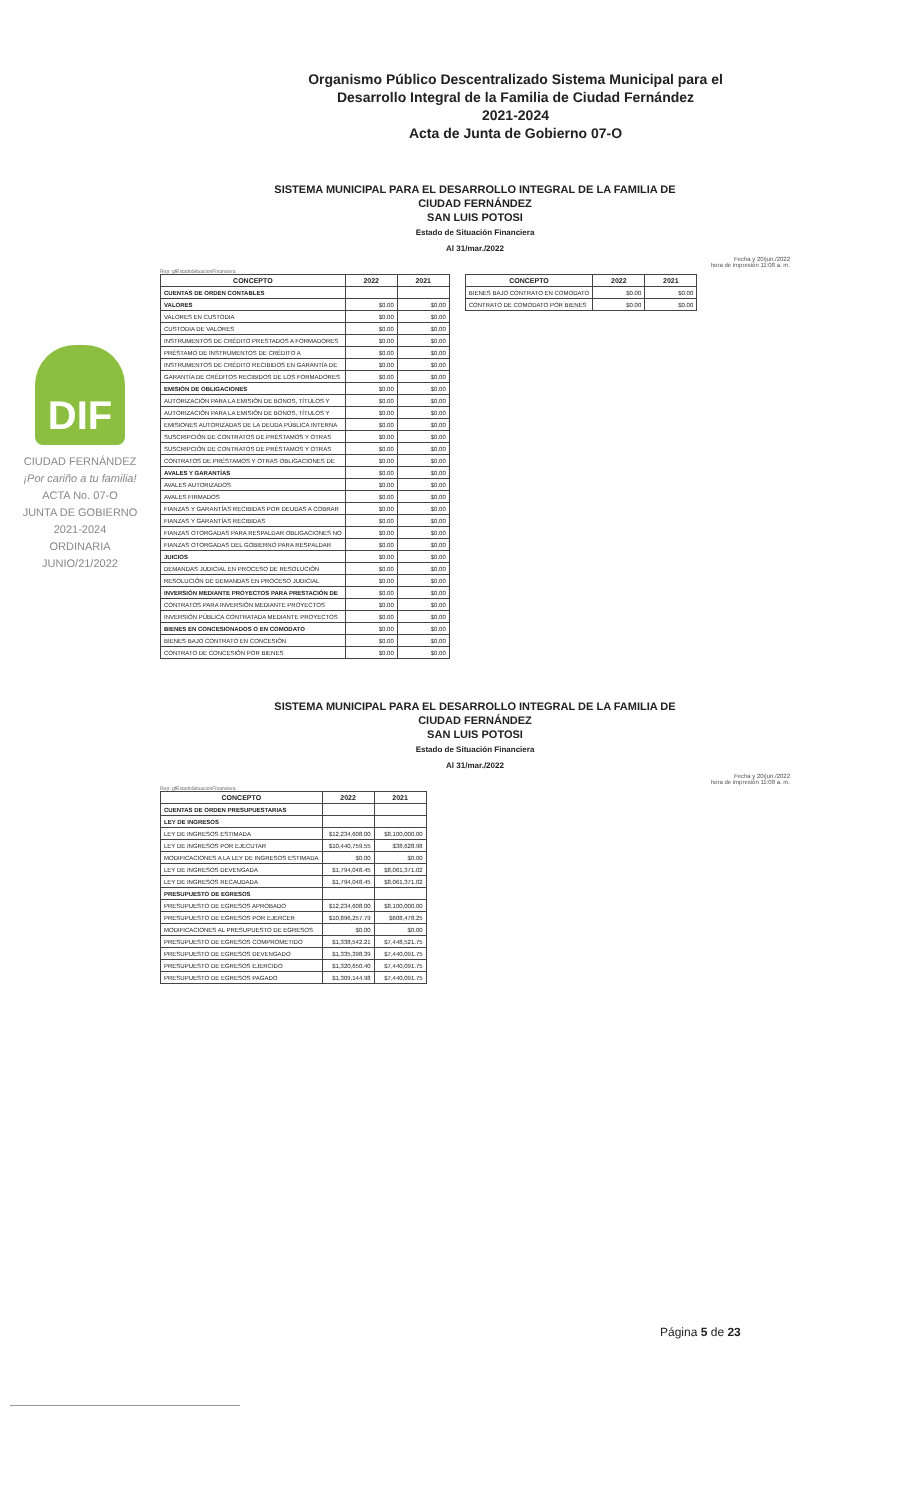Organismo Público Descentralizado Sistema Municipal para el
Desarrollo Integral de la Familia de Ciudad Fernández
2021-2024
Acta de Junta de Gobierno 07-O
DIF
CIUDAD FERNÁNDEZ
¡Por cariño a tu familia!
ACTA No. 07-O
JUNTA DE GOBIERNO
2021-2024
ORDINARIA
JUNIO/21/2022
SISTEMA MUNICIPAL PARA EL DESARROLLO INTEGRAL DE LA FAMILIA DE
CIUDAD FERNÁNDEZ
SAN LUIS POTOSI
Estado de Situación Financiera
Al 31/mar./2022
Fecha y 20/jun./2022
hora de impresión 11:08 a. m.
Rep: gfEstadoSituacionFinanciera
| CONCEPTO | 2022 | 2021 |
| --- | --- | --- |
| CUENTAS DE ORDEN CONTABLES | | |
| VALORES | $0.00 | $0.00 |
| VALORES EN CUSTODIA | $0.00 | $0.00 |
| CUSTODIA DE VALORES | $0.00 | $0.00 |
| INSTRUMENTOS DE CRÉDITO PRESTADOS A FORMADORES | $0.00 | $0.00 |
| PRÉSTAMO DE INSTRUMENTOS DE CRÉDITO A | $0.00 | $0.00 |
| INSTRUMENTOS DE CRÉDITO RECIBIDOS EN GARANTÍA DE | $0.00 | $0.00 |
| GARANTÍA DE CRÉDITOS RECIBIDOS DE LOS FORMADORES | $0.00 | $0.00 |
| EMISIÓN DE OBLIGACIONES | $0.00 | $0.00 |
| AUTORIZACIÓN PARA LA EMISIÓN DE BONOS, TÍTULOS Y | $0.00 | $0.00 |
| AUTORIZACIÓN PARA LA EMISIÓN DE BONOS, TÍTULOS Y | $0.00 | $0.00 |
| EMISIONES AUTORIZADAS DE LA DEUDA PÚBLICA INTERNA | $0.00 | $0.00 |
| SUSCRIPCIÓN DE CONTRATOS DE PRÉSTAMOS Y OTRAS | $0.00 | $0.00 |
| SUSCRIPCIÓN DE CONTRATOS DE PRÉSTAMOS Y OTRAS | $0.00 | $0.00 |
| CONTRATOS DE PRÉSTAMOS Y OTRAS OBLIGACIONES DE | $0.00 | $0.00 |
| AVALES Y GARANTÍAS | $0.00 | $0.00 |
| AVALES AUTORIZADOS | $0.00 | $0.00 |
| AVALES FIRMADOS | $0.00 | $0.00 |
| FIANZAS Y GARANTÍAS RECIBIDAS POR DEUDAS A COBRAR | $0.00 | $0.00 |
| FIANZAS Y GARANTÍAS RECIBIDAS | $0.00 | $0.00 |
| FIANZAS OTORGADAS PARA RESPALDAR OBLIGACIONES NO | $0.00 | $0.00 |
| FIANZAS OTORGADAS DEL GOBIERNO PARA RESPALDAR | $0.00 | $0.00 |
| JUICIOS | $0.00 | $0.00 |
| DEMANDAS JUDICIAL EN PROCESO DE RESOLUCIÓN | $0.00 | $0.00 |
| RESOLUCIÓN DE DEMANDAS EN PROCESO JUDICIAL | $0.00 | $0.00 |
| INVERSIÓN MEDIANTE PROYECTOS PARA PRESTACIÓN DE | $0.00 | $0.00 |
| CONTRATOS PARA INVERSIÓN MEDIANTE PROYECTOS | $0.00 | $0.00 |
| INVERSIÓN PÚBLICA CONTRATADA MEDIANTE PROYECTOS | $0.00 | $0.00 |
| BIENES EN CONCESIONADOS O EN COMODATO | $0.00 | $0.00 |
| BIENES BAJO CONTRATO EN CONCESIÓN | $0.00 | $0.00 |
| CONTRATO DE CONCESIÓN POR BIENES | $0.00 | $0.00 |
| CONCEPTO | 2022 | 2021 |
| --- | --- | --- |
| BIENES BAJO CONTRATO EN COMODATO | $0.00 | $0.00 |
| CONTRATO DE COMODATO POR BIENES | $0.00 | $0.00 |
SISTEMA MUNICIPAL PARA EL DESARROLLO INTEGRAL DE LA FAMILIA DE
CIUDAD FERNÁNDEZ
SAN LUIS POTOSI
Estado de Situación Financiera
Al 31/mar./2022
Fecha y 20/jun./2022
hora de impresión 11:08 a. m.
Rep: gfEstadoSituacionFinanciera
| CONCEPTO | 2022 | 2021 |
| --- | --- | --- |
| CUENTAS DE ORDEN PRESUPUESTARIAS | | |
| LEY DE INGRESOS | | |
| LEY DE INGRESOS ESTIMADA | $12,234,608.00 | $8,100,000.00 |
| LEY DE INGRESOS POR EJECUTAR | $10,440,759.55 | $38,628.98 |
| MODIFICACIONES A LA LEY DE INGRESOS ESTIMADA | $0.00 | $0.00 |
| LEY DE INGRESOS DEVENGADA | $1,794,048.45 | $8,061,371.02 |
| LEY DE INGRESOS RECAUDADA | $1,794,048.45 | $8,061,371.02 |
| PRESUPUESTO DE EGRESOS | | |
| PRESUPUESTO DE EGRESOS APROBADO | $12,234,608.00 | $8,100,000.00 |
| PRESUPUESTO DE EGRESOS POR EJERCER | $10,896,257.79 | $608,478.25 |
| MODIFICACIONES AL PRESUPUESTO DE EGRESOS | $0.00 | $0.00 |
| PRESUPUESTO DE EGRESOS COMPROMETIDO | $1,338,542.21 | $7,448,521.75 |
| PRESUPUESTO DE EGRESOS DEVENGADO | $1,335,398.39 | $7,440,091.75 |
| PRESUPUESTO DE EGRESOS EJERCIDO | $1,320,650.40 | $7,440,091.75 |
| PRESUPUESTO DE EGRESOS PAGADO | $1,309,144.98 | $7,440,091.75 |
Página 5 de 23